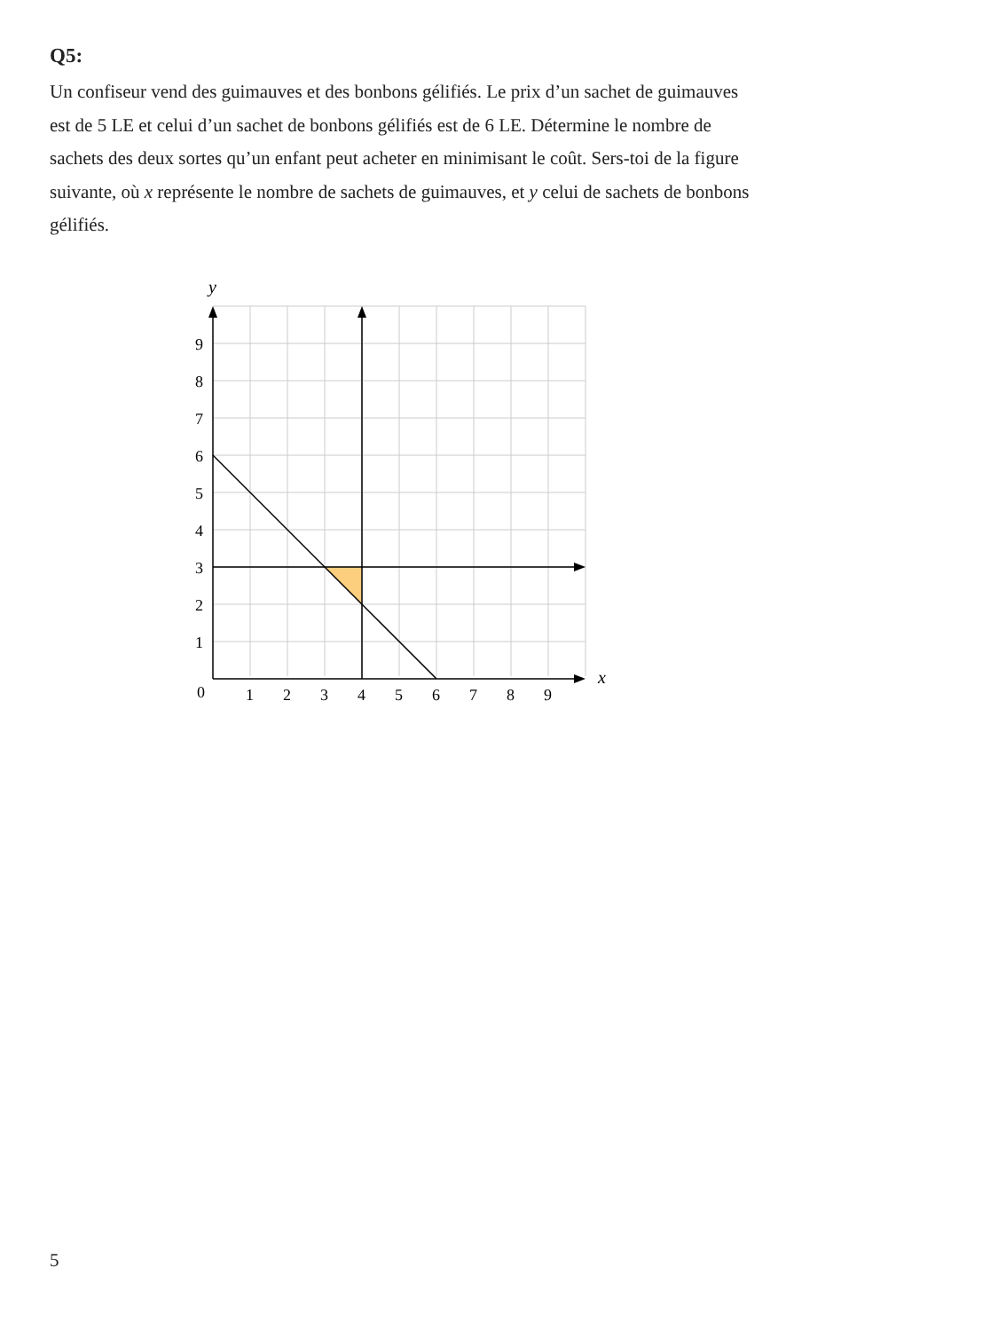Q5:
Un confiseur vend des guimauves et des bonbons gélifiés. Le prix d’un sachet de guimauves est de 5 LE et celui d’un sachet de bonbons gélifiés est de 6 LE. Détermine le nombre de sachets des deux sortes qu’un enfant peut acheter en minimisant le coût. Sers-toi de la figure suivante, où x représente le nombre de sachets de guimauves, et y celui de sachets de bonbons gélifiés.
y
x
0
1
2
3
4
5
6
7
8
9
1
2
3
4
5
6
7
8
9
5